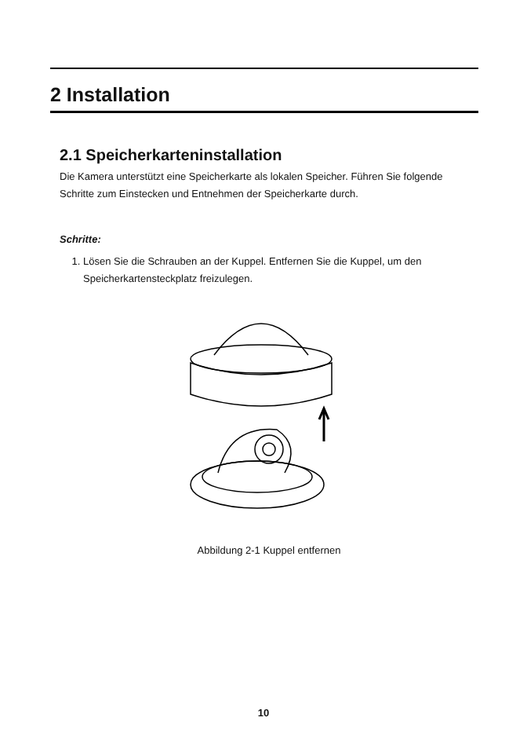2 Installation
2.1 Speicherkarteninstallation
Die Kamera unterstützt eine Speicherkarte als lokalen Speicher. Führen Sie folgende Schritte zum Einstecken und Entnehmen der Speicherkarte durch.
Schritte:
1. Lösen Sie die Schrauben an der Kuppel. Entfernen Sie die Kuppel, um den Speicherkartensteckplatz freizulegen.
Abbildung 2-1 Kuppel entfernen
10